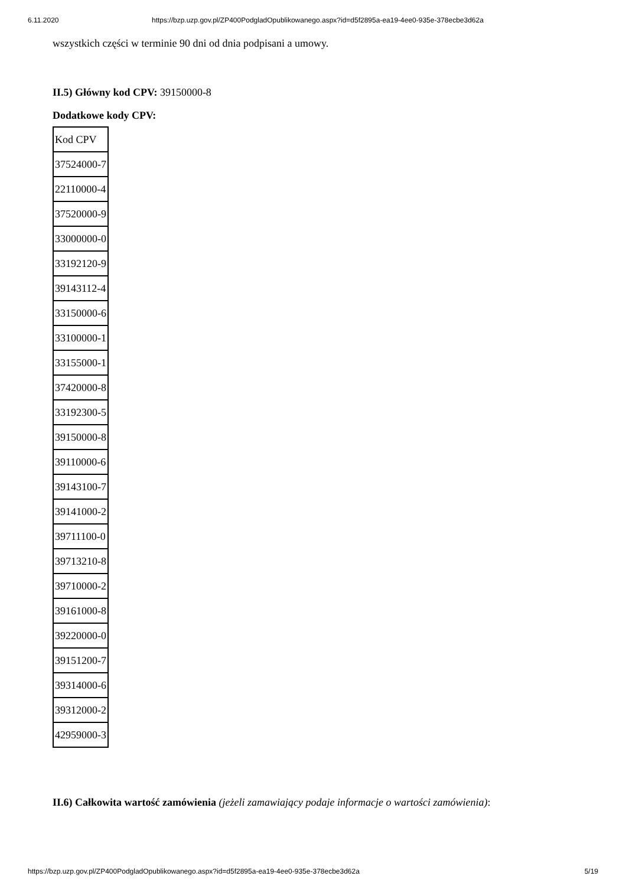6.11.2020 https://bzp.uzp.gov.pl/ZP400PodgladOpublikowanego.aspx?id=d5f2895a-ea19-4ee0-935e-378ecbe3d62a
wszystkich części w terminie 90 dni od dnia podpisani a umowy.
II.5) Główny kod CPV: 39150000-8
Dodatkowe kody CPV:
| Kod CPV |
| 37524000-7 |
| 22110000-4 |
| 37520000-9 |
| 33000000-0 |
| 33192120-9 |
| 39143112-4 |
| 33150000-6 |
| 33100000-1 |
| 33155000-1 |
| 37420000-8 |
| 33192300-5 |
| 39150000-8 |
| 39110000-6 |
| 39143100-7 |
| 39141000-2 |
| 39711100-0 |
| 39713210-8 |
| 39710000-2 |
| 39161000-8 |
| 39220000-0 |
| 39151200-7 |
| 39314000-6 |
| 39312000-2 |
| 42959000-3 |
II.6) Całkowita wartość zamówienia (jeżeli zamawiający podaje informacje o wartości zamówienia):
https://bzp.uzp.gov.pl/ZP400PodgladOpublikowanego.aspx?id=d5f2895a-ea19-4ee0-935e-378ecbe3d62a 5/19